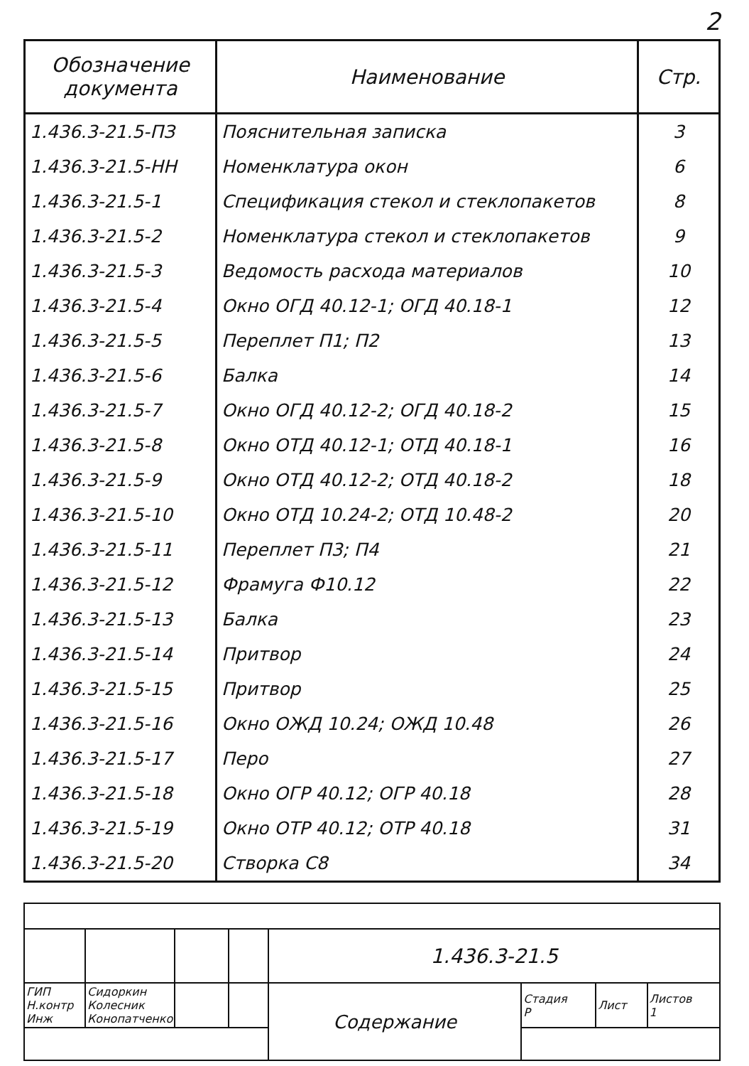2
| Обозначение документа | Наименование | Стр. |
| --- | --- | --- |
| 1.436.3-21.5-ПЗ | Пояснительная записка | 3 |
| 1.436.3-21.5-НН | Номенклатура окон | 6 |
| 1.436.3-21.5-1 | Спецификация стекол и стеклопакетов | 8 |
| 1.436.3-21.5-2 | Номенклатура стекол и стеклопакетов | 9 |
| 1.436.3-21.5-3 | Ведомость расхода материалов | 10 |
| 1.436.3-21.5-4 | Окно ОГД 40.12-1; ОГД 40.18-1 | 12 |
| 1.436.3-21.5-5 | Переплет П1; П2 | 13 |
| 1.436.3-21.5-6 | Балка | 14 |
| 1.436.3-21.5-7 | Окно ОГД 40.12-2; ОГД 40.18-2 | 15 |
| 1.436.3-21.5-8 | Окно ОТД 40.12-1; ОТД 40.18-1 | 16 |
| 1.436.3-21.5-9 | Окно ОТД 40.12-2; ОТД 40.18-2 | 18 |
| 1.436.3-21.5-10 | Окно ОТД 10.24-2; ОТД 10.48-2 | 20 |
| 1.436.3-21.5-11 | Переплет П3; П4 | 21 |
| 1.436.3-21.5-12 | Фрамуга Ф10.12 | 22 |
| 1.436.3-21.5-13 | Балка | 23 |
| 1.436.3-21.5-14 | Притвор | 24 |
| 1.436.3-21.5-15 | Притвор | 25 |
| 1.436.3-21.5-16 | Окно ОЖД 10.24; ОЖД 10.48 | 26 |
| 1.436.3-21.5-17 | Перо | 27 |
| 1.436.3-21.5-18 | Окно ОГР 40.12; ОГР 40.18 | 28 |
| 1.436.3-21.5-19 | Окно ОТР 40.12; ОТР 40.18 | 31 |
| 1.436.3-21.5-20 | Створка С8 | 34 |
| | | | | 1.436.3-21.5 | | | |
| ГИП Н.контр Инж | Сидоркин Колесник Конопатченко | | | Содержание | Стадия Р | Лист | Листов 1 |